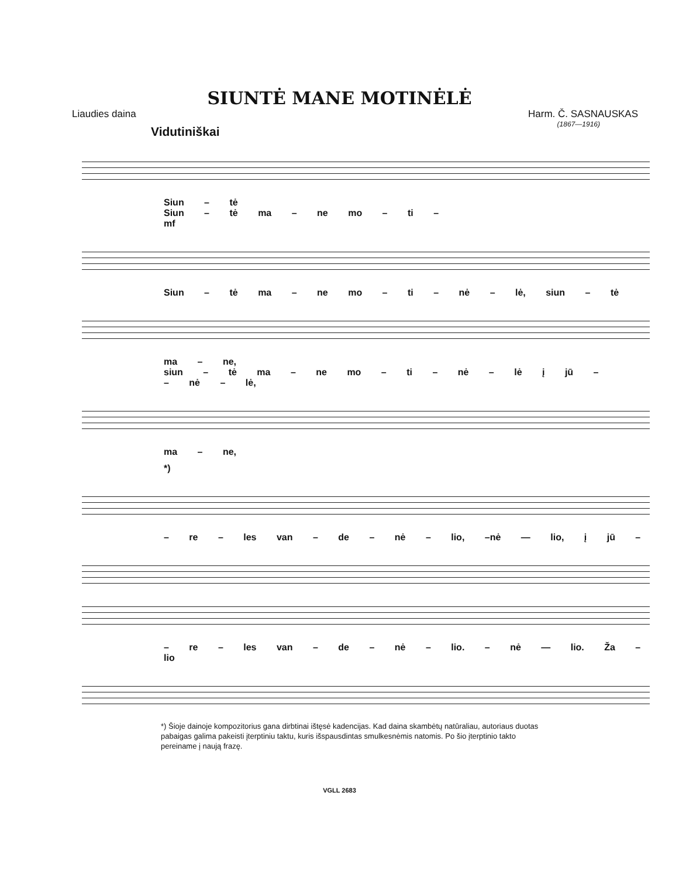SIUNTĖ MANE MOTINĖLĖ
Liaudies daina Harm. Č. SASNAUSKAS
(1867—1916)
Vidutiniškai
Siun – tė
Siun – tė ma – ne mo – ti –
mf
Siun – tė ma – ne mo – ti – nė – lė, siun – tė
ma – ne,
siun – tė ma – ne mo – ti – nė – lė į jū –
– nė – lė,
ma – ne,
*)
– re – les van – de – nė – lio, –nė — lio, į jū –
– re – les van – de – nė – lio. – nė — lio. Ža – lio
*) Šioje dainoje kompozitorius gana dirbtinai ištęsė kadencijas. Kad daina skambėtų natūraliau, autoriaus duotas pabaigas galima pakeisti įterptiniu taktu, kuris išspausdintas smulkesnėmis natomis. Po šio įterptinio takto pereiname į naują frazę.
VGLL 2683